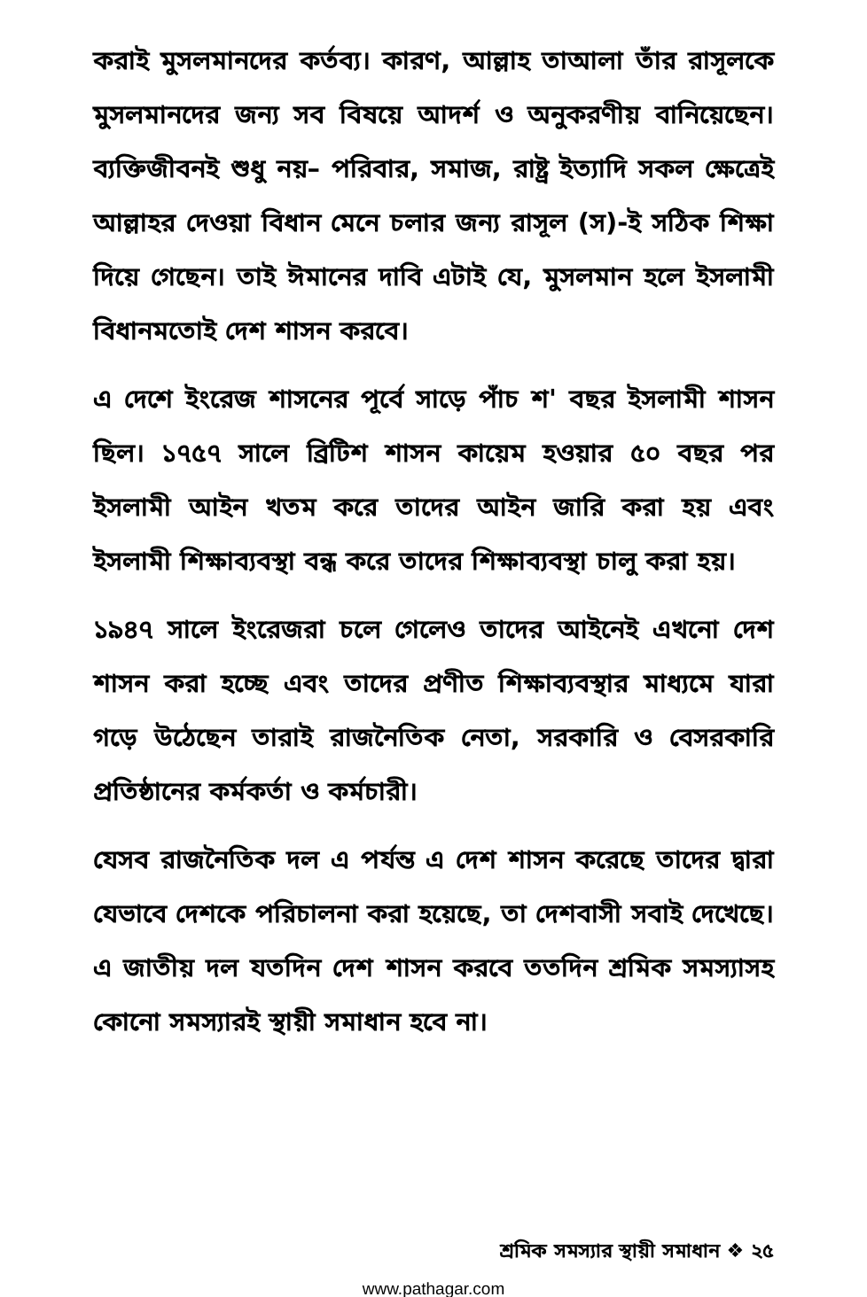করাই মুসলমানদের কর্তব্য। কারণ, আল্লাহ তাআলা তাঁর রাসূলকে মুসলমানদের জন্য সব বিষয়ে আদর্শ ও অনুকরণীয় বানিয়েছেন। ব্যক্তিজীবনই শুধু নয়– পরিবার, সমাজ, রাষ্ট্র ইত্যাদি সকল ক্ষেত্রেই আল্লাহর দেওয়া বিধান মেনে চলার জন্য রাসূল (স)-ই সঠিক শিক্ষা দিয়ে গেছেন। তাই ঈমানের দাবি এটাই যে, মুসলমান হলে ইসলামী বিধানমতোই দেশ শাসন করবে।
এ দেশে ইংরেজ শাসনের পূর্বে সাড়ে পাঁচ শ' বছর ইসলামী শাসন ছিল। ১৭৫৭ সালে ব্রিটিশ শাসন কায়েম হওয়ার ৫০ বছর পর ইসলামী আইন খতম করে তাদের আইন জারি করা হয় এবং ইসলামী শিক্ষাব্যবস্থা বন্ধ করে তাদের শিক্ষাব্যবস্থা চালু করা হয়।
১৯৪৭ সালে ইংরেজরা চলে গেলেও তাদের আইনেই এখনো দেশ শাসন করা হচ্ছে এবং তাদের প্রণীত শিক্ষাব্যবস্থার মাধ্যমে যারা গড়ে উঠেছেন তারাই রাজনৈতিক নেতা, সরকারি ও বেসরকারি প্রতিষ্ঠানের কর্মকর্তা ও কর্মচারী।
যেসব রাজনৈতিক দল এ পর্যন্ত এ দেশ শাসন করেছে তাদের দ্বারা যেভাবে দেশকে পরিচালনা করা হয়েছে, তা দেশবাসী সবাই দেখেছে। এ জাতীয় দল যতদিন দেশ শাসন করবে ততদিন শ্রমিক সমস্যাসহ কোনো সমস্যারই স্থায়ী সমাধান হবে না।
শ্রমিক সমস্যার স্থায়ী সমাধান ❖ ২৫
www.pathagar.com